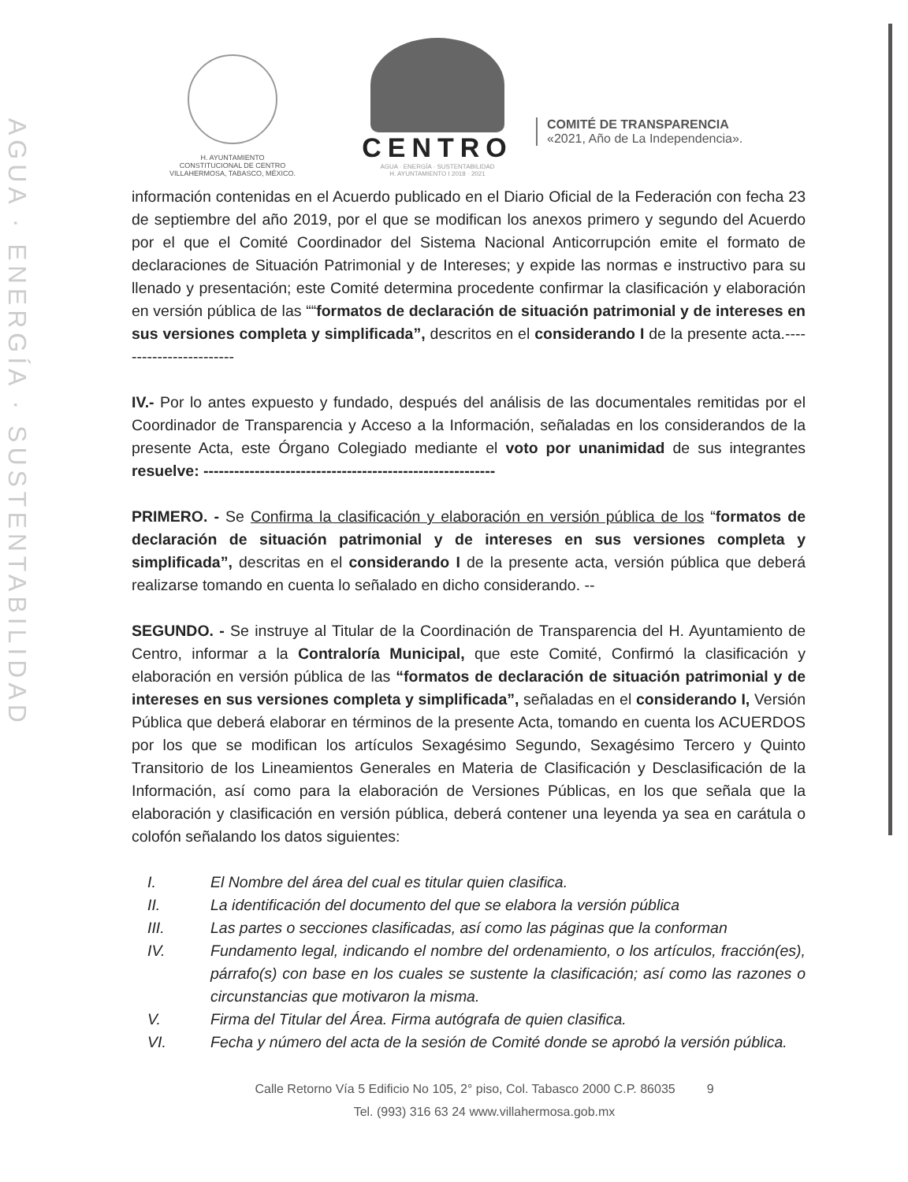AGUA · ENERGÍA · SUSTENTABILIDAD
H. AYUNTAMIENTO
CONSTITUCIONAL DE CENTRO
VILLAHERMOSA, TABASCO, MÉXICO.
CENTRO
AGUA · ENERGÍA · SUSTENTABILIDAD
H. AYUNTAMIENTO I 2018 · 2021
COMITÉ DE TRANSPARENCIA
«2021, Año de La Independencia».
información contenidas en el Acuerdo publicado en el Diario Oficial de la Federación con fecha 23 de septiembre del año 2019, por el que se modifican los anexos primero y segundo del Acuerdo por el que el Comité Coordinador del Sistema Nacional Anticorrupción emite el formato de declaraciones de Situación Patrimonial y de Intereses; y expide las normas e instructivo para su llenado y presentación; este Comité determina procedente confirmar la clasificación y elaboración en versión pública de las ““formatos de declaración de situación patrimonial y de intereses en sus versiones completa y simplificada”, descritos en el considerando I de la presente acta.------------------------
IV.- Por lo antes expuesto y fundado, después del análisis de las documentales remitidas por el Coordinador de Transparencia y Acceso a la Información, señaladas en los considerandos de la presente Acta, este Órgano Colegiado mediante el voto por unanimidad de sus integrantes resuelve: ---------------------------------------------------------
PRIMERO. - Se Confirma la clasificación y elaboración en versión pública de los “formatos de declaración de situación patrimonial y de intereses en sus versiones completa y simplificada”, descritas en el considerando I de la presente acta, versión pública que deberá realizarse tomando en cuenta lo señalado en dicho considerando. --
SEGUNDO. - Se instruye al Titular de la Coordinación de Transparencia del H. Ayuntamiento de Centro, informar a la Contraloría Municipal, que este Comité, Confirmó la clasificación y elaboración en versión pública de las “formatos de declaración de situación patrimonial y de intereses en sus versiones completa y simplificada”, señaladas en el considerando I, Versión Pública que deberá elaborar en términos de la presente Acta, tomando en cuenta los ACUERDOS por los que se modifican los artículos Sexagésimo Segundo, Sexagésimo Tercero y Quinto Transitorio de los Lineamientos Generales en Materia de Clasificación y Desclasificación de la Información, así como para la elaboración de Versiones Públicas, en los que señala que la elaboración y clasificación en versión pública, deberá contener una leyenda ya sea en carátula o colofón señalando los datos siguientes:
I. El Nombre del área del cual es titular quien clasifica.
II. La identificación del documento del que se elabora la versión pública
III. Las partes o secciones clasificadas, así como las páginas que la conforman
IV. Fundamento legal, indicando el nombre del ordenamiento, o los artículos, fracción(es), párrafo(s) con base en los cuales se sustente la clasificación; así como las razones o circunstancias que motivaron la misma.
V. Firma del Titular del Área. Firma autógrafa de quien clasifica.
VI. Fecha y número del acta de la sesión de Comité donde se aprobó la versión pública.
Calle Retorno Vía 5 Edificio No 105, 2° piso, Col. Tabasco 2000 C.P. 86035 9
Tel. (993) 316 63 24 www.villahermosa.gob.mx